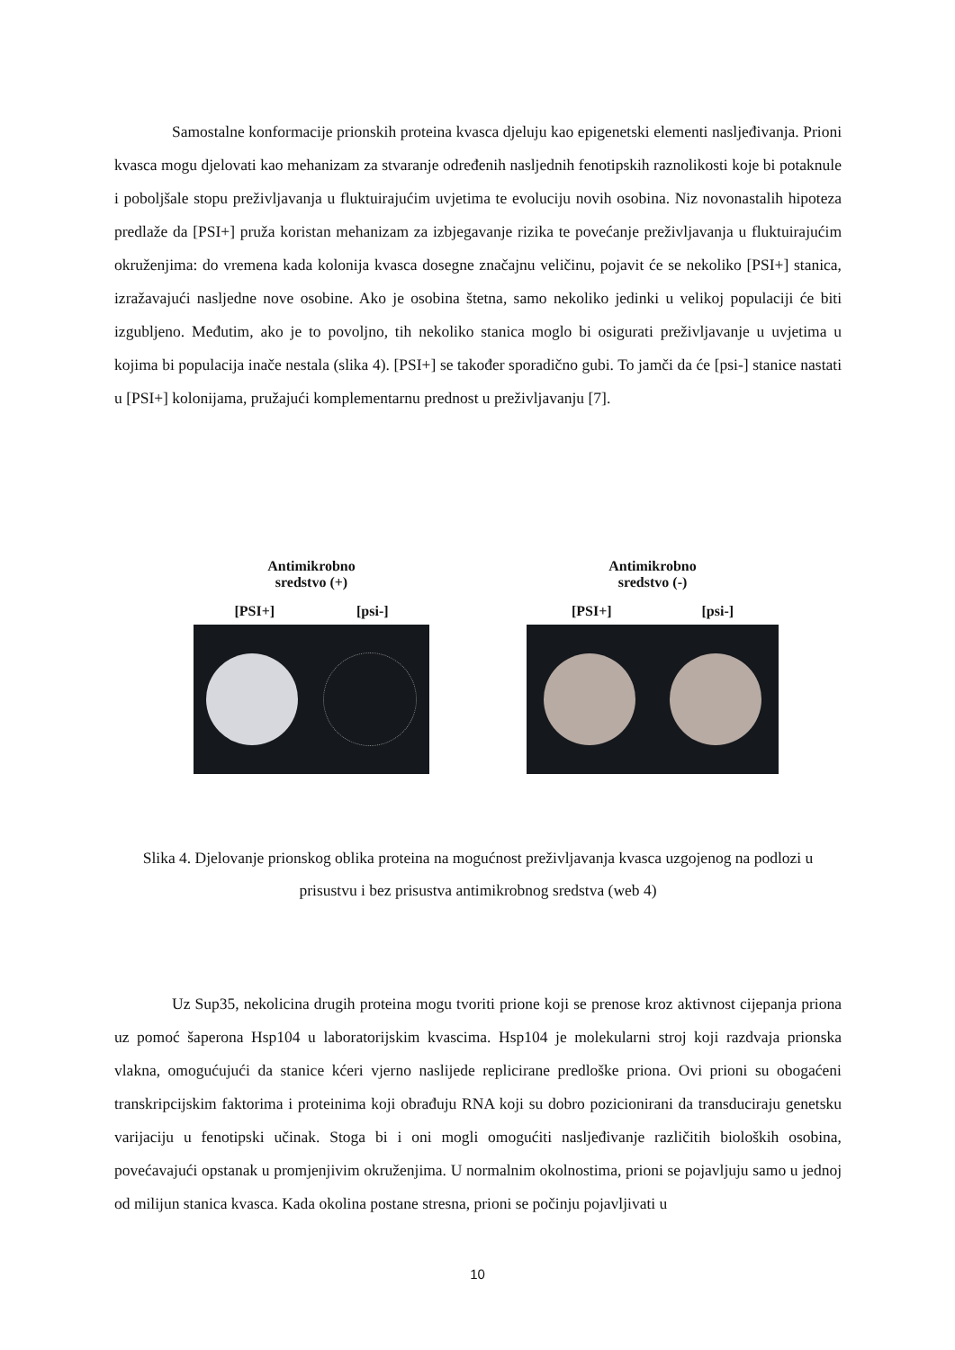Samostalne konformacije prionskih proteina kvasca djeluju kao epigenetski elementi nasljeđivanja. Prioni kvasca mogu djelovati kao mehanizam za stvaranje određenih nasljednih fenotipskih raznolikosti koje bi potaknule i poboljšale stopu preživljavanja u fluktuirajućim uvjetima te evoluciju novih osobina. Niz novonastalih hipoteza predlaže da [PSI+] pruža koristan mehanizam za izbjegavanje rizika te povećanje preživljavanja u fluktuirajućim okruženjima: do vremena kada kolonija kvasca dosegne značajnu veličinu, pojavit će se nekoliko [PSI+] stanica, izražavajući nasljedne nove osobine. Ako je osobina štetna, samo nekoliko jedinki u velikoj populaciji će biti izgubljeno. Međutim, ako je to povoljno, tih nekoliko stanica moglo bi osigurati preživljavanje u uvjetima u kojima bi populacija inače nestala (slika 4). [PSI+] se također sporadično gubi. To jamči da će [psi-] stanice nastati u [PSI+] kolonijama, pružajući komplementarnu prednost u preživljavanju [7].
Antimikrobno
sredstvo (+)
[PSI+] [psi-]
Antimikrobno
sredstvo (-)
[PSI+] [psi-]
Slika 4. Djelovanje prionskog oblika proteina na mogućnost preživljavanja kvasca uzgojenog na podlozi u prisustvu i bez prisustva antimikrobnog sredstva (web 4)
Uz Sup35, nekolicina drugih proteina mogu tvoriti prione koji se prenose kroz aktivnost cijepanja priona uz pomoć šaperona Hsp104 u laboratorijskim kvascima. Hsp104 je molekularni stroj koji razdvaja prionska vlakna, omogućujući da stanice kćeri vjerno naslijede replicirane predloške priona. Ovi prioni su obogaćeni transkripcijskim faktorima i proteinima koji obrađuju RNA koji su dobro pozicionirani da transduciraju genetsku varijaciju u fenotipski učinak. Stoga bi i oni mogli omogućiti nasljeđivanje različitih bioloških osobina, povećavajući opstanak u promjenjivim okruženjima. U normalnim okolnostima, prioni se pojavljuju samo u jednoj od milijun stanica kvasca. Kada okolina postane stresna, prioni se počinju pojavljivati u
10